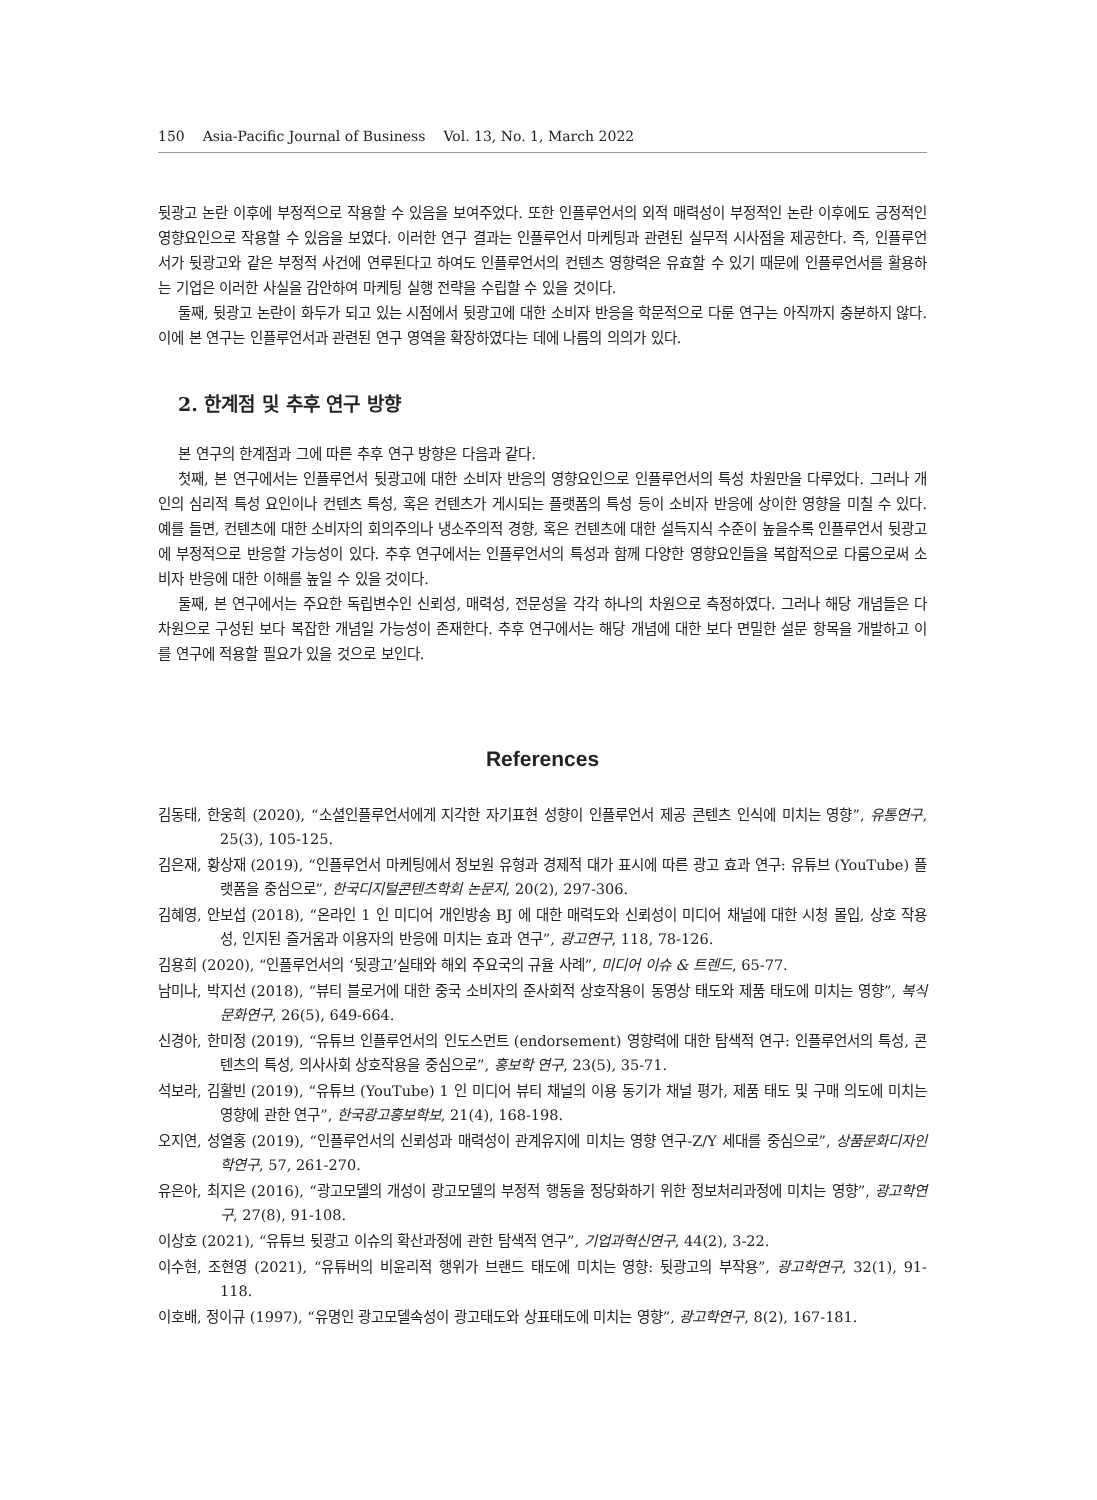150 Asia-Pacific Journal of Business Vol. 13, No. 1, March 2022
뒷광고 논란 이후에 부정적으로 작용할 수 있음을 보여주었다. 또한 인플루언서의 외적 매력성이 부정적인 논란 이후에도 긍정적인 영향요인으로 작용할 수 있음을 보였다. 이러한 연구 결과는 인플루언서 마케팅과 관련된 실무적 시사점을 제공한다. 즉, 인플루언서가 뒷광고와 같은 부정적 사건에 연루된다고 하여도 인플루언서의 컨텐츠 영향력은 유효할 수 있기 때문에 인플루언서를 활용하는 기업은 이러한 사실을 감안하여 마케팅 실행 전략을 수립할 수 있을 것이다.
둘째, 뒷광고 논란이 화두가 되고 있는 시점에서 뒷광고에 대한 소비자 반응을 학문적으로 다룬 연구는 아직까지 충분하지 않다. 이에 본 연구는 인플루언서과 관련된 연구 영역을 확장하였다는 데에 나름의 의의가 있다.
2. 한계점 및 추후 연구 방향
본 연구의 한계점과 그에 따른 추후 연구 방향은 다음과 같다.
첫째, 본 연구에서는 인플루언서 뒷광고에 대한 소비자 반응의 영향요인으로 인플루언서의 특성 차원만을 다루었다. 그러나 개인의 심리적 특성 요인이나 컨텐츠 특성, 혹은 컨텐츠가 게시되는 플랫폼의 특성 등이 소비자 반응에 상이한 영향을 미칠 수 있다. 예를 들면, 컨텐츠에 대한 소비자의 회의주의나 냉소주의적 경향, 혹은 컨텐츠에 대한 설득지식 수준이 높을수록 인플루언서 뒷광고에 부정적으로 반응할 가능성이 있다. 추후 연구에서는 인플루언서의 특성과 함께 다양한 영향요인들을 복합적으로 다룸으로써 소비자 반응에 대한 이해를 높일 수 있을 것이다.
둘째, 본 연구에서는 주요한 독립변수인 신뢰성, 매력성, 전문성을 각각 하나의 차원으로 측정하였다. 그러나 해당 개념들은 다차원으로 구성된 보다 복잡한 개념일 가능성이 존재한다. 추후 연구에서는 해당 개념에 대한 보다 면밀한 설문 항목을 개발하고 이를 연구에 적용할 필요가 있을 것으로 보인다.
References
김동태, 한웅희 (2020), “소셜인플루언서에게 지각한 자기표현 성향이 인플루언서 제공 콘텐츠 인식에 미치는 영향”, 유통연구, 25(3), 105-125.
김은재, 황상재 (2019), “인플루언서 마케팅에서 정보원 유형과 경제적 대가 표시에 따른 광고 효과 연구: 유튜브 (YouTube) 플랫폼을 중심으로”, 한국디지털콘텐츠학회 논문지, 20(2), 297-306.
김혜영, 안보섭 (2018), “온라인 1 인 미디어 개인방송 BJ 에 대한 매력도와 신뢰성이 미디어 채널에 대한 시청 몰입, 상호 작용성, 인지된 즐거움과 이용자의 반응에 미치는 효과 연구”, 광고연구, 118, 78-126.
김용희 (2020), “인플루언서의 ‘뒷광고’실태와 해외 주요국의 규율 사례”, 미디어 이슈 & 트렌드, 65-77.
남미나, 박지선 (2018), “뷰티 블로거에 대한 중국 소비자의 준사회적 상호작용이 동영상 태도와 제품 태도에 미치는 영향”, 복식문화연구, 26(5), 649-664.
신경아, 한미정 (2019), “유튜브 인플루언서의 인도스먼트 (endorsement) 영향력에 대한 탐색적 연구: 인플루언서의 특성, 콘텐츠의 특성, 의사사회 상호작용을 중심으로”, 홍보학 연구, 23(5), 35-71.
석보라, 김활빈 (2019), “유튜브 (YouTube) 1 인 미디어 뷰티 채널의 이용 동기가 채널 평가, 제품 태도 및 구매 의도에 미치는 영향에 관한 연구”, 한국광고홍보학보, 21(4), 168-198.
오지연, 성열홍 (2019), “인플루언서의 신뢰성과 매력성이 관계유지에 미치는 영향 연구-Z/Y 세대를 중심으로”, 상품문화디자인학연구, 57, 261-270.
유은아, 최지은 (2016), “광고모델의 개성이 광고모델의 부정적 행동을 정당화하기 위한 정보처리과정에 미치는 영향”, 광고학연구, 27(8), 91-108.
이상호 (2021), “유튜브 뒷광고 이슈의 확산과정에 관한 탐색적 연구”, 기업과혁신연구, 44(2), 3-22.
이수현, 조현영 (2021), “유튜버의 비윤리적 행위가 브랜드 태도에 미치는 영향: 뒷광고의 부작용”, 광고학연구, 32(1), 91-118.
이호배, 정이규 (1997), “유명인 광고모델속성이 광고태도와 상표태도에 미치는 영향”, 광고학연구, 8(2), 167-181.